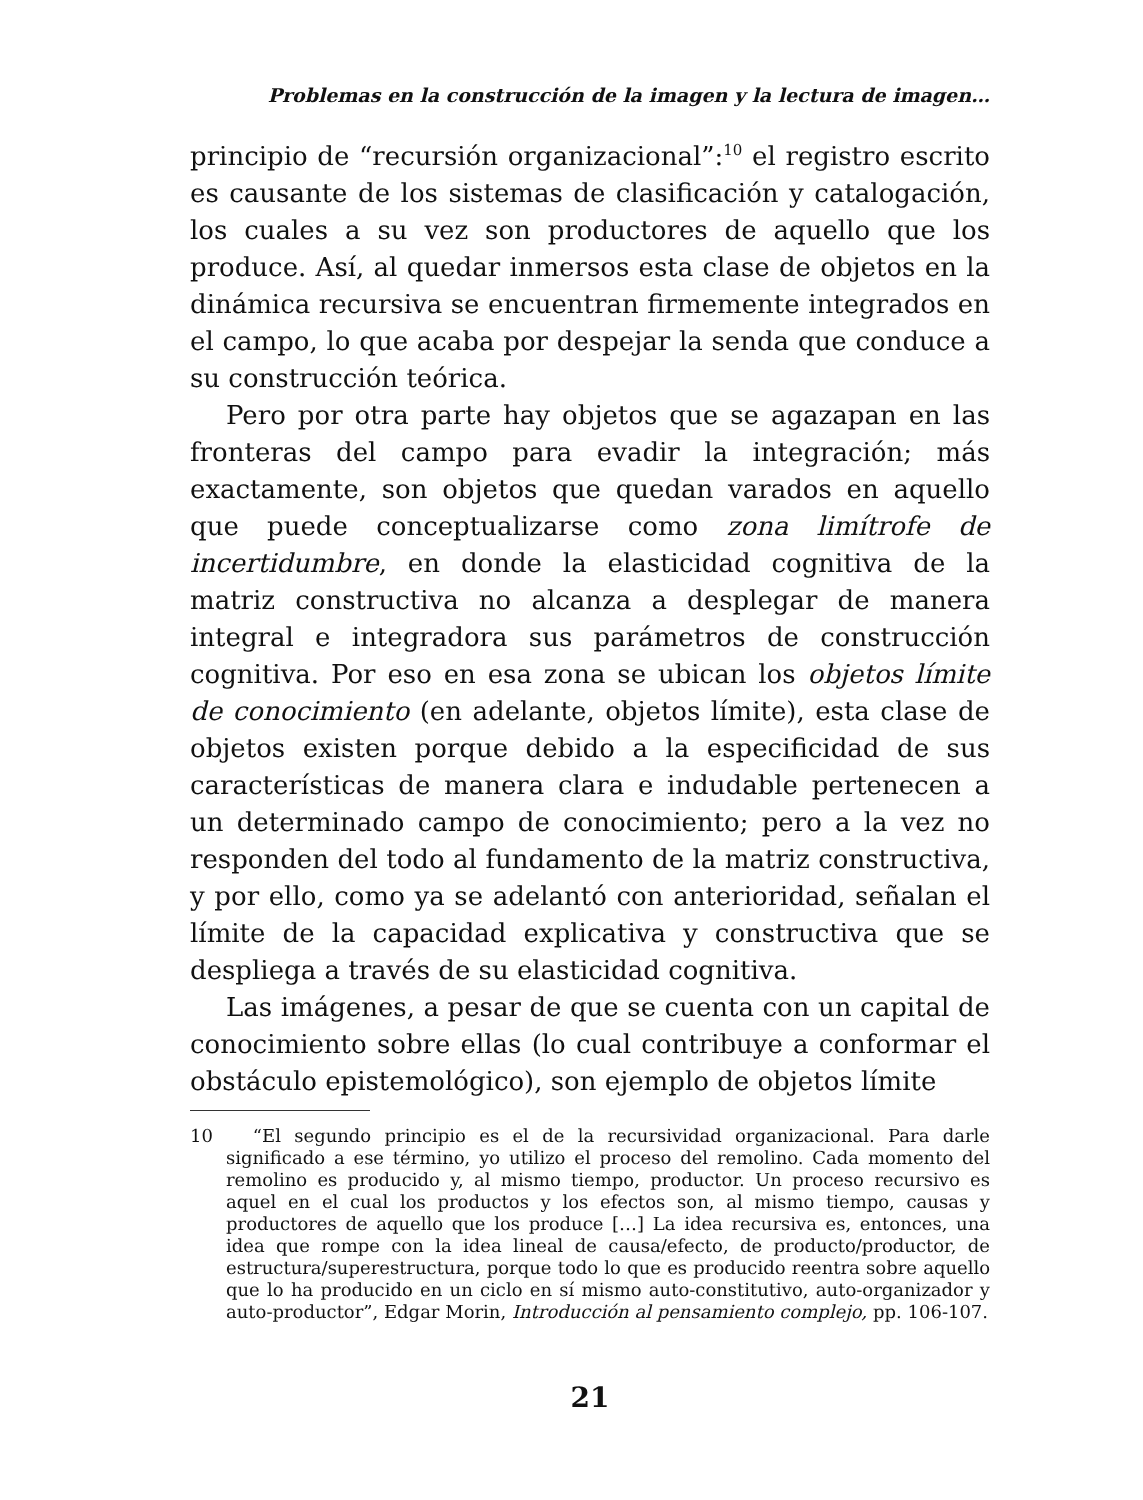Problemas en la construcción de la imagen y la lectura de imagen…
principio de “recursión organizacional”:<sup>10</sup> el registro escrito es causante de los sistemas de clasificación y catalogación, los cuales a su vez son productores de aquello que los produce. Así, al quedar inmersos esta clase de objetos en la dinámica recursiva se encuentran firmemente integrados en el campo, lo que acaba por despejar la senda que conduce a su construcción teórica.
Pero por otra parte hay objetos que se agazapan en las fronteras del campo para evadir la integración; más exactamente, son objetos que quedan varados en aquello que puede conceptualizarse como zona limítrofe de incertidumbre, en donde la elasticidad cognitiva de la matriz constructiva no alcanza a desplegar de manera integral e integradora sus parámetros de construcción cognitiva. Por eso en esa zona se ubican los objetos límite de conocimiento (en adelante, objetos límite), esta clase de objetos existen porque debido a la especificidad de sus características de manera clara e indudable pertenecen a un determinado campo de conocimiento; pero a la vez no responden del todo al fundamento de la matriz constructiva, y por ello, como ya se adelantó con anterioridad, señalan el límite de la capacidad explicativa y constructiva que se despliega a través de su elasticidad cognitiva.
Las imágenes, a pesar de que se cuenta con un capital de conocimiento sobre ellas (lo cual contribuye a conformar el obstáculo epistemológico), son ejemplo de objetos límite
10 “El segundo principio es el de la recursividad organizacional. Para darle significado a ese término, yo utilizo el proceso del remolino. Cada momento del remolino es producido y, al mismo tiempo, productor. Un proceso recursivo es aquel en el cual los productos y los efectos son, al mismo tiempo, causas y productores de aquello que los produce […] La idea recursiva es, entonces, una idea que rompe con la idea lineal de causa/efecto, de producto/productor, de estructura/superestructura, porque todo lo que es producido reentra sobre aquello que lo ha producido en un ciclo en sí mismo auto-constitutivo, auto-organizador y auto-productor”, Edgar Morin, Introducción al pensamiento complejo, pp. 106-107.
21